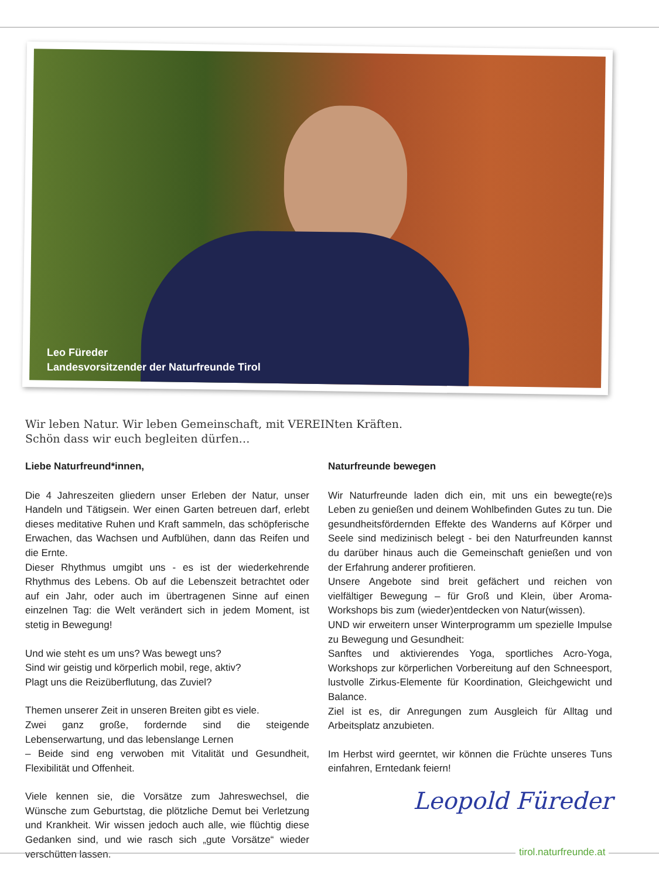Leo Füreder
Landesvorsitzender der Naturfreunde Tirol
Wir leben Natur. Wir leben Gemeinschaft, mit VEREINten Kräften.
Schön dass wir euch begleiten dürfen…
Liebe Naturfreund*innen,
Die 4 Jahreszeiten gliedern unser Erleben der Natur, unser Handeln und Tätigsein. Wer einen Garten betreuen darf, erlebt dieses meditative Ruhen und Kraft sammeln, das schöpferische Erwachen, das Wachsen und Aufblühen, dann das Reifen und die Ernte.
Dieser Rhythmus umgibt uns - es ist der wiederkehrende Rhythmus des Lebens. Ob auf die Lebenszeit betrachtet oder auf ein Jahr, oder auch im übertragenen Sinne auf einen einzelnen Tag: die Welt verändert sich in jedem Moment, ist stetig in Bewegung!
Und wie steht es um uns? Was bewegt uns?
Sind wir geistig und körperlich mobil, rege, aktiv?
Plagt uns die Reizüberflutung, das Zuviel?
Themen unserer Zeit in unseren Breiten gibt es viele.
Zwei ganz große, fordernde sind die steigende Lebenserwartung, und das lebenslange Lernen
– Beide sind eng verwoben mit Vitalität und Gesundheit, Flexibilität und Offenheit.
Viele kennen sie, die Vorsätze zum Jahreswechsel, die Wünsche zum Geburtstag, die plötzliche Demut bei Verletzung und Krankheit. Wir wissen jedoch auch alle, wie flüchtig diese Gedanken sind, und wie rasch sich „gute Vorsätze“ wieder verschütten lassen.
Naturfreunde bewegen
Wir Naturfreunde laden dich ein, mit uns ein bewegte(re)s Leben zu genießen und deinem Wohlbefinden Gutes zu tun. Die gesundheitsfördernden Effekte des Wanderns auf Körper und Seele sind medizinisch belegt - bei den Naturfreunden kannst du darüber hinaus auch die Gemeinschaft genießen und von der Erfahrung anderer profitieren.
Unsere Angebote sind breit gefächert und reichen von vielfältiger Bewegung – für Groß und Klein, über Aroma-Workshops bis zum (wieder)entdecken von Natur(wissen).
UND wir erweitern unser Winterprogramm um spezielle Impulse zu Bewegung und Gesundheit:
Sanftes und aktivierendes Yoga, sportliches Acro-Yoga, Workshops zur körperlichen Vorbereitung auf den Schneesport, lustvolle Zirkus-Elemente für Koordination, Gleichgewicht und Balance.
Ziel ist es, dir Anregungen zum Ausgleich für Alltag und Arbeitsplatz anzubieten.
Im Herbst wird geerntet, wir können die Früchte unseres Tuns einfahren, Erntedank feiern!
Leopold Füreder
tirol.naturfreunde.at